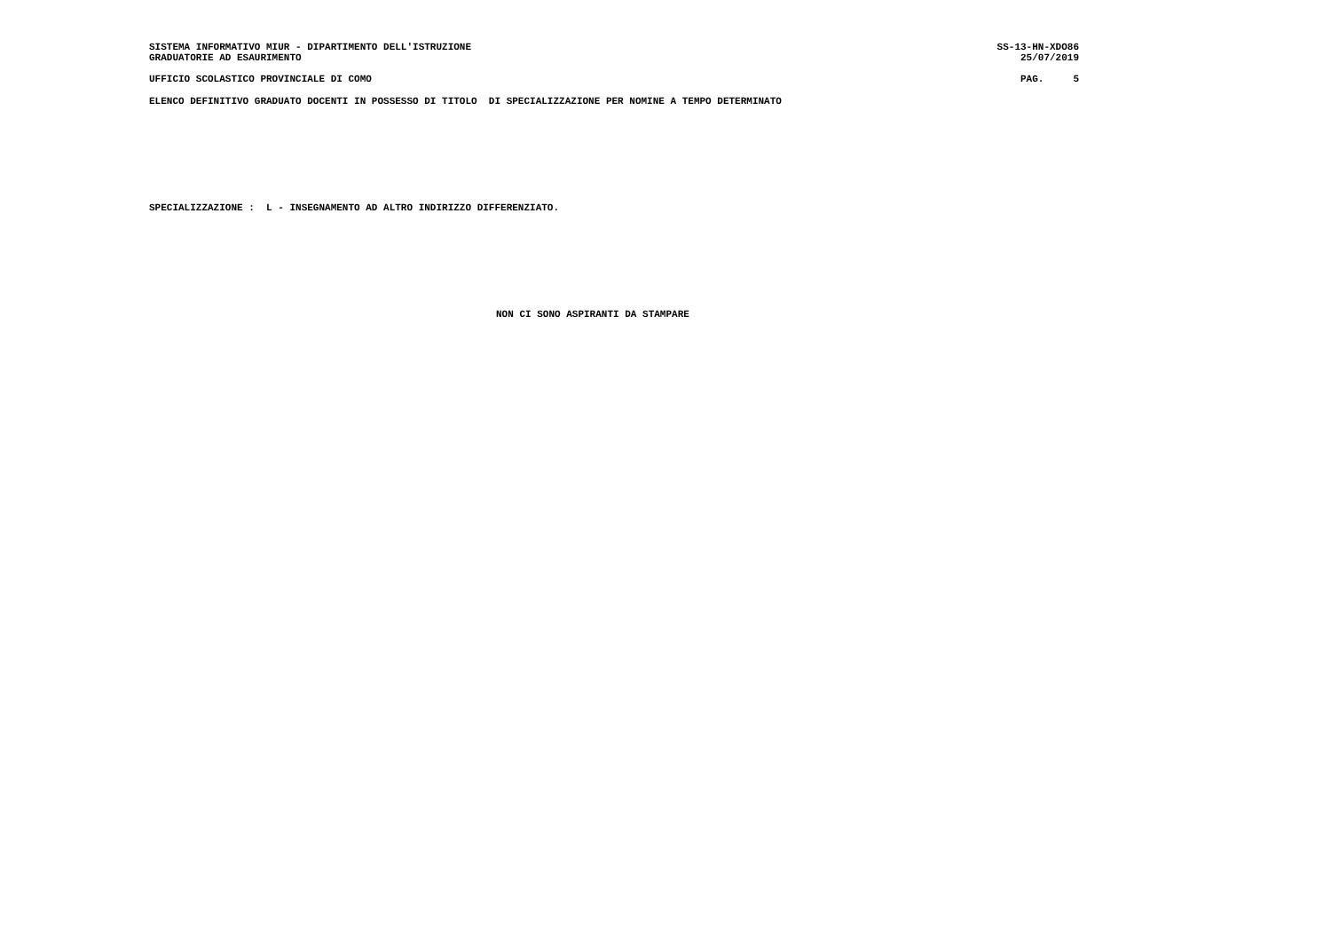SISTEMA INFORMATIVO MIUR - DIPARTIMENTO DELL'ISTRUZIONE SS-13-HN-XDO86
GRADUATORIE AD ESAURIMENTO 25/07/2019
UFFICIO SCOLASTICO PROVINCIALE DI COMO PAG. 5
ELENCO DEFINITIVO GRADUATO DOCENTI IN POSSESSO DI TITOLO DI SPECIALIZZAZIONE PER NOMINE A TEMPO DETERMINATO
SPECIALIZZAZIONE : L - INSEGNAMENTO AD ALTRO INDIRIZZO DIFFERENZIATO.
NON CI SONO ASPIRANTI DA STAMPARE